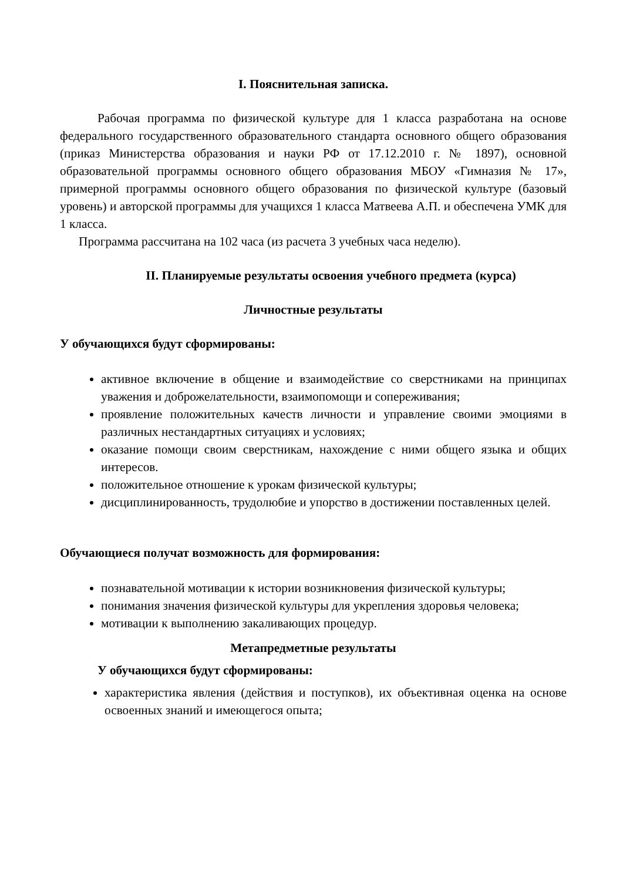I. Пояснительная записка.
Рабочая программа по физической культуре для 1 класса разработана на основе федерального государственного образовательного стандарта основного общего образования (приказ Министерства образования и науки РФ от 17.12.2010 г. № 1897), основной образовательной программы основного общего образования МБОУ «Гимназия № 17», примерной программы основного общего образования по физической культуре (базовый уровень) и авторской программы для учащихся 1 класса Матвеева А.П. и обеспечена УМК для 1 класса.
Программа рассчитана на 102 часа (из расчета 3 учебных часа неделю).
II. Планируемые результаты освоения учебного предмета (курса)
Личностные результаты
У обучающихся будут сформированы:
активное включение в общение и взаимодействие со сверстниками на принципах уважения и доброжелательности, взаимопомощи и сопереживания;
проявление положительных качеств личности и управление своими эмоциями в различных нестандартных ситуациях и условиях;
оказание помощи своим сверстникам, нахождение с ними общего языка и общих интересов.
положительное отношение к урокам физической культуры;
дисциплинированность, трудолюбие и упорство в достижении поставленных целей.
Обучающиеся получат возможность для формирования:
познавательной мотивации к истории возникновения физической культуры;
понимания значения физической культуры для укрепления здоровья человека;
мотивации к выполнению закаливающих процедур.
Метапредметные результаты
У обучающихся будут сформированы:
характеристика явления (действия и поступков), их объективная оценка на основе освоенных знаний и имеющегося опыта;